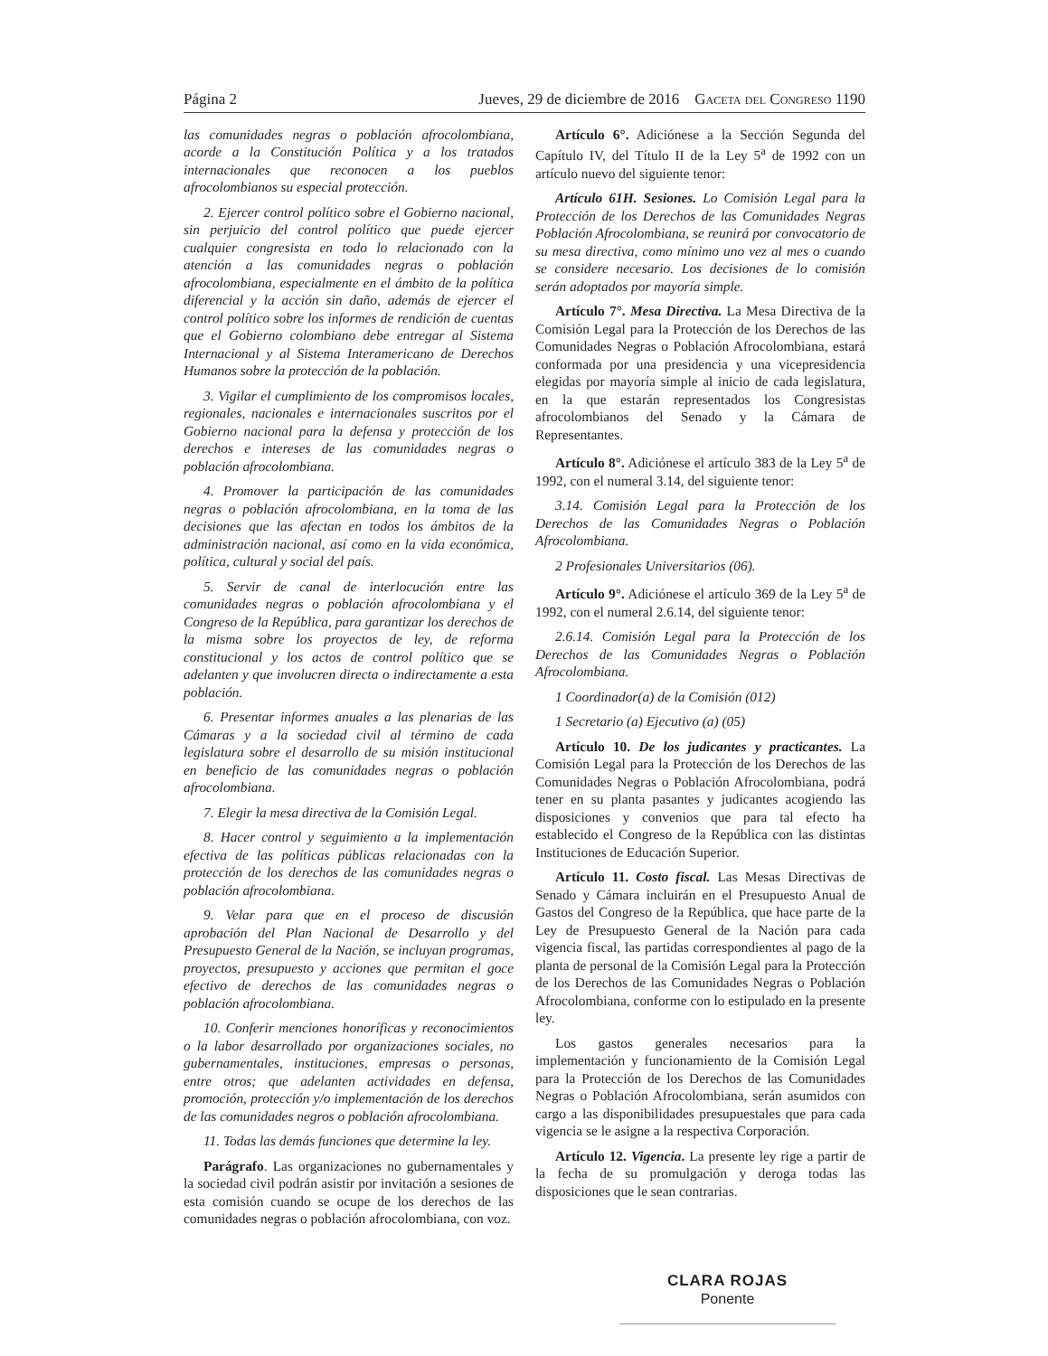Página 2 Jueves, 29 de diciembre de 2016 Gaceta del Congreso 1190
las comunidades negras o población afrocolombiana, acorde a la Constitución Política y a los tratados internacionales que reconocen a los pueblos afrocolombianos su especial protección.
2. Ejercer control político sobre el Gobierno nacional, sin perjuicio del control político que puede ejercer cualquier congresista en todo lo relacionado con la atención a las comunidades negras o población afrocolombiana, especialmente en el ámbito de la política diferencial y la acción sin daño, además de ejercer el control político sobre los informes de rendición de cuentas que el Gobierno colombiano debe entregar al Sistema Internacional y al Sistema Interamericano de Derechos Humanos sobre la protección de la población.
3. Vigilar el cumplimiento de los compromisos locales, regionales, nacionales e internacionales suscritos por el Gobierno nacional para la defensa y protección de los derechos e intereses de las comunidades negras o población afrocolombiana.
4. Promover la participación de las comunidades negras o población afrocolombiana, en la toma de las decisiones que las afectan en todos los ámbitos de la administración nacional, así como en la vida económica, política, cultural y social del país.
5. Servir de canal de interlocución entre las comunidades negras o población afrocolombiana y el Congreso de la República, para garantizar los derechos de la misma sobre los proyectos de ley, de reforma constitucional y los actos de control político que se adelanten y que involucren directa o indirectamente a esta población.
6. Presentar informes anuales a las plenarias de las Cámaras y a la sociedad civil al término de cada legislatura sobre el desarrollo de su misión institucional en beneficio de las comunidades negras o población afrocolombiana.
7. Elegir la mesa directiva de la Comisión Legal.
8. Hacer control y seguimiento a la implementación efectiva de las políticas públicas relacionadas con la protección de los derechos de las comunidades negras o población afrocolombiana.
9. Velar para que en el proceso de discusión aprobación del Plan Nacional de Desarrollo y del Presupuesto General de la Nación, se incluyan programas, proyectos, presupuesto y acciones que permitan el goce efectivo de derechos de las comunidades negras o población afrocolombiana.
10. Conferir menciones honoríficas y reconocimientos o la labor desarrollado por organizaciones sociales, no gubernamentales, instituciones, empresas o personas, entre otros; que adelanten actividades en defensa, promoción, protección y/o implementación de los derechos de las comunidades negros o población afrocolombiana.
11. Todas las demás funciones que determine la ley.
Parágrafo. Las organizaciones no gubernamentales y la sociedad civil podrán asistir por invitación a sesiones de esta comisión cuando se ocupe de los derechos de las comunidades negras o población afrocolombiana, con voz.
Artículo 6°. Adiciónese a la Sección Segunda del Capítulo IV, del Título II de la Ley 5<sup>a</sup> de 1992 con un artículo nuevo del siguiente tenor:
Artículo 61H. Sesiones. Lo Comisión Legal para la Protección de los Derechos de las Comunidades Negras Población Afrocolombiana, se reunirá por convocatorio de su mesa directiva, como mínimo uno vez al mes o cuando se considere necesario. Los decisiones de lo comisión serán adoptados por mayoría simple.
Artículo 7°. Mesa Directiva. La Mesa Directiva de la Comisión Legal para la Protección de los Derechos de las Comunidades Negras o Población Afrocolombiana, estará conformada por una presidencia y una vicepresidencia elegidas por mayoría simple al inicio de cada legislatura, en la que estarán representados los Congresistas afrocolombianos del Senado y la Cámara de Representantes.
Artículo 8°. Adiciónese el artículo 383 de la Ley 5<sup>a</sup> de 1992, con el numeral 3.14, del siguiente tenor:
3.14. Comisión Legal para la Protección de los Derechos de las Comunidades Negras o Población Afrocolombiana.
2 Profesionales Universitarios (06).
Artículo 9°. Adiciónese el artículo 369 de la Ley 5<sup>a</sup> de 1992, con el numeral 2.6.14, del siguiente tenor:
2.6.14. Comisión Legal para la Protección de los Derechos de las Comunidades Negras o Población Afrocolombiana.
1 Coordinador(a) de la Comisión (012)
1 Secretario (a) Ejecutivo (a) (05)
Artículo 10. De los judicantes y practicantes. La Comisión Legal para la Protección de los Derechos de las Comunidades Negras o Población Afrocolombiana, podrá tener en su planta pasantes y judicantes acogiendo las disposiciones y convenios que para tal efecto ha establecido el Congreso de la República con las distintas Instituciones de Educación Superior.
Artículo 11. Costo fiscal. Las Mesas Directivas de Senado y Cámara incluirán en el Presupuesto Anual de Gastos del Congreso de la República, que hace parte de la Ley de Presupuesto General de la Nación para cada vigencia fiscal, las partidas correspondientes al pago de la planta de personal de la Comisión Legal para la Protección de los Derechos de las Comunidades Negras o Población Afrocolombiana, conforme con lo estipulado en la presente ley.
Los gastos generales necesarios para la implementación y funcionamiento de la Comisión Legal para la Protección de los Derechos de las Comunidades Negras o Población Afrocolombiana, serán asumidos con cargo a las disponibilidades presupuestales que para cada vigencia se le asigne a la respectiva Corporación.
Artículo 12. Vigencia. La presente ley rige a partir de la fecha de su promulgación y deroga todas las disposiciones que le sean contrarias.
CLARA ROJAS
Ponente